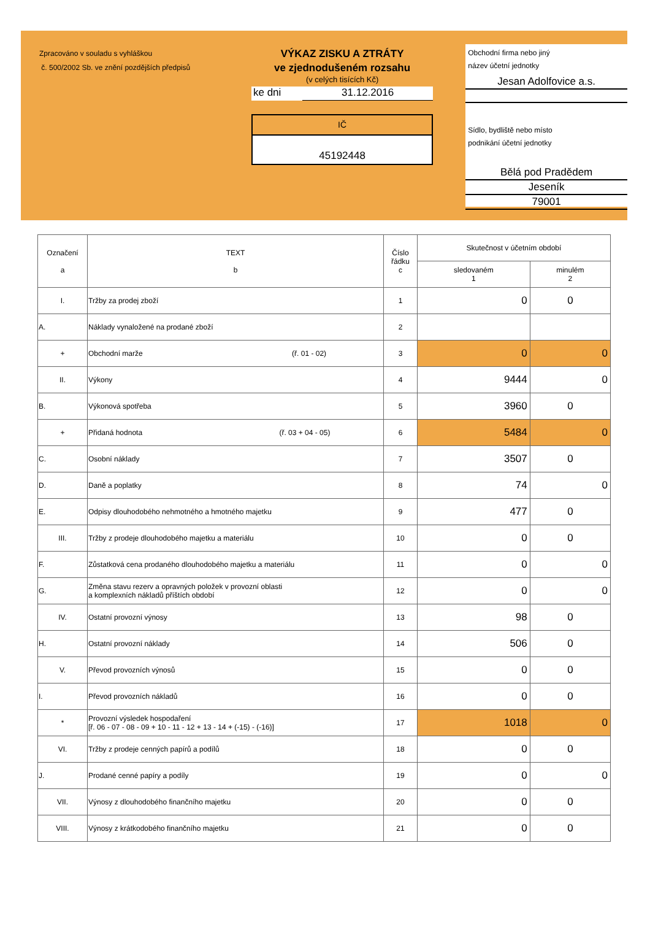Zpracováno v souladu s vyhláškou
č. 500/2002 Sb. ve znění pozdějších předpisů
VÝKAZ ZISKU A ZTRÁTY
ve zjednodušeném rozsahu
(v celých tisících Kč)
ke dni 31.12.2016
IČ
45192448
Obchodní firma nebo jiný
název účetní jednotky
Jesan Adolfovice a.s.
Sídlo, bydliště nebo místo
podnikání účetní jednotky
Bělá pod Pradědem
Jeseník
79001
| Označení a | TEXT b | Číslo řádku c | Skutečnost v účetním období | |
| --- | --- | --- | --- | --- |
| | | | sledovaném 1 | minulém 2 |
| I. | Tržby za prodej zboží | 1 | 0 | 0 |
| A. | Náklady vynaložené na prodané zboží | 2 | | |
| + | Obchodní marže (ř. 01 - 02) | 3 | 0 | 0 |
| II. | Výkony | 4 | 9444 | 0 |
| B. | Výkonová spotřeba | 5 | 3960 | 0 |
| + | Přidaná hodnota (ř. 03 + 04 - 05) | 6 | 5484 | 0 |
| C. | Osobní náklady | 7 | 3507 | 0 |
| D. | Daně a poplatky | 8 | 74 | 0 |
| E. | Odpisy dlouhodobého nehmotného a hmotného majetku | 9 | 477 | 0 |
| III. | Tržby z prodeje dlouhodobého majetku a materiálu | 10 | 0 | 0 |
| F. | Zůstatková cena prodaného dlouhodobého majetku a materiálu | 11 | 0 | 0 |
| G. | Změna stavu rezerv a opravných položek v provozní oblasti a komplexních nákladů příštích období | 12 | 0 | 0 |
| IV. | Ostatní provozní výnosy | 13 | 98 | 0 |
| H. | Ostatní provozní náklady | 14 | 506 | 0 |
| V. | Převod provozních výnosů | 15 | 0 | 0 |
| I. | Převod provozních nákladů | 16 | 0 | 0 |
| * | Provozní výsledek hospodaření [ř. 06 - 07 - 08 - 09 + 10 - 11 - 12 + 13 - 14 + (-15) - (-16)] | 17 | 1018 | 0 |
| VI. | Tržby z prodeje cenných papírů a podílů | 18 | 0 | 0 |
| J. | Prodané cenné papíry a podíly | 19 | 0 | 0 |
| VII. | Výnosy z dlouhodobého finančního majetku | 20 | 0 | 0 |
| VIII. | Výnosy z krátkodobého finančního majetku | 21 | 0 | 0 |